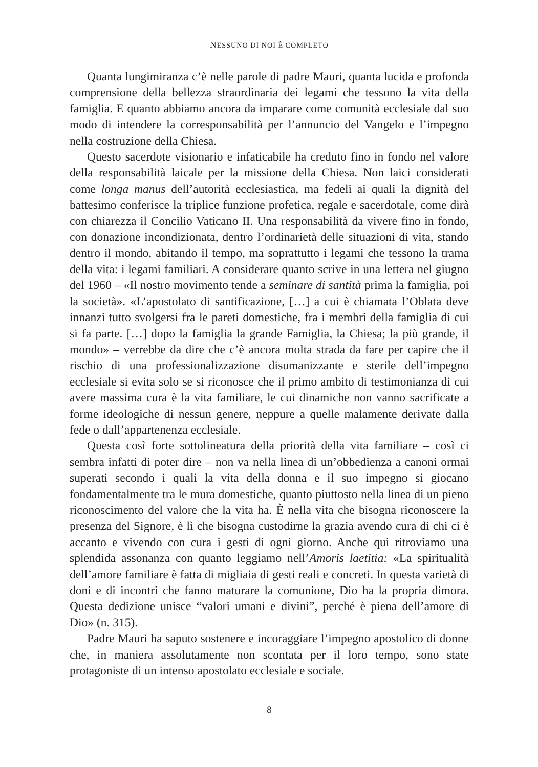NESSUNO DI NOI È COMPLETO
Quanta lungimiranza c’è nelle parole di padre Mauri, quanta lucida e profonda comprensione della bellezza straordinaria dei legami che tessono la vita della famiglia. E quanto abbiamo ancora da imparare come comunità ecclesiale dal suo modo di intendere la corresponsabilità per l’annuncio del Vangelo e l’impegno nella costruzione della Chiesa.
Questo sacerdote visionario e infaticabile ha creduto fino in fondo nel valore della responsabilità laicale per la missione della Chiesa. Non laici considerati come longa manus dell’autorità ecclesiastica, ma fedeli ai quali la dignità del battesimo conferisce la triplice funzione profetica, regale e sacerdotale, come dirà con chiarezza il Concilio Vaticano II. Una responsabilità da vivere fino in fondo, con donazione incondizionata, dentro l’ordinarietà delle situazioni di vita, stando dentro il mondo, abitando il tempo, ma soprattutto i legami che tessono la trama della vita: i legami familiari. A considerare quanto scrive in una lettera nel giugno del 1960 – «Il nostro movimento tende a seminare di santità prima la famiglia, poi la società». «L’apostolato di santificazione, […] a cui è chiamata l’Oblata deve innanzi tutto svolgersi fra le pareti domestiche, fra i membri della famiglia di cui si fa parte. […] dopo la famiglia la grande Famiglia, la Chiesa; la più grande, il mondo» – verrebbe da dire che c’è ancora molta strada da fare per capire che il rischio di una professionalizzazione disumanizzante e sterile dell’impegno ecclesiale si evita solo se si riconosce che il primo ambito di testimonianza di cui avere massima cura è la vita familiare, le cui dinamiche non vanno sacrificate a forme ideologiche di nessun genere, neppure a quelle malamente derivate dalla fede o dall’appartenenza ecclesiale.
Questa così forte sottolineatura della priorità della vita familiare – così ci sembra infatti di poter dire – non va nella linea di un’obbedienza a canoni ormai superati secondo i quali la vita della donna e il suo impegno si giocano fondamentalmente tra le mura domestiche, quanto piuttosto nella linea di un pieno riconoscimento del valore che la vita ha. È nella vita che bisogna riconoscere la presenza del Signore, è lì che bisogna custodirne la grazia avendo cura di chi ci è accanto e vivendo con cura i gesti di ogni giorno. Anche qui ritroviamo una splendida assonanza con quanto leggiamo nell’Amoris laetitia: «La spiritualità dell’amore familiare è fatta di migliaia di gesti reali e concreti. In questa varietà di doni e di incontri che fanno maturare la comunione, Dio ha la propria dimora. Questa dedizione unisce “valori umani e divini”, perché è piena dell’amore di Dio» (n. 315).
Padre Mauri ha saputo sostenere e incoraggiare l’impegno apostolico di donne che, in maniera assolutamente non scontata per il loro tempo, sono state protagoniste di un intenso apostolato ecclesiale e sociale.
8